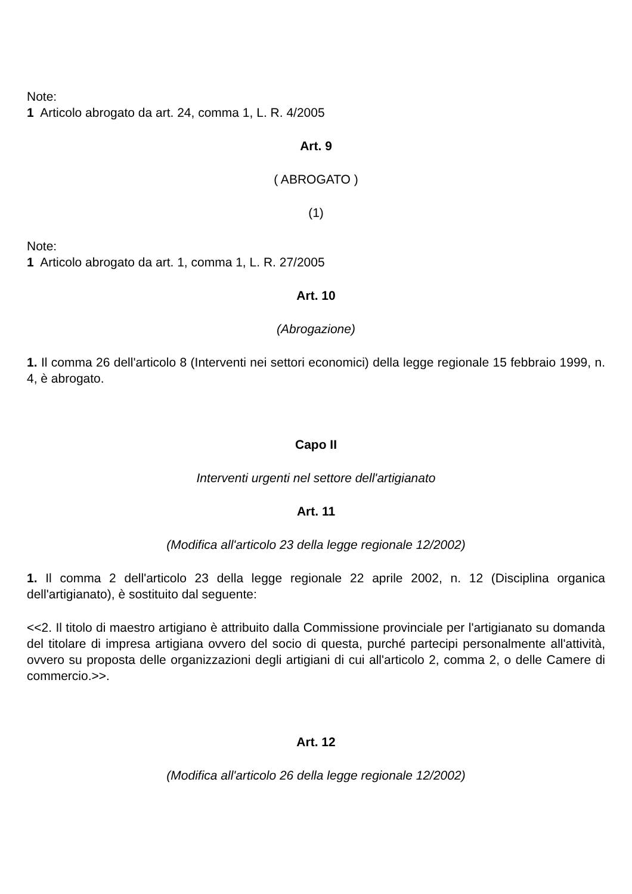Note:
1 Articolo abrogato da art. 24, comma 1, L. R. 4/2005
Art. 9
( ABROGATO )
(1)
Note:
1 Articolo abrogato da art. 1, comma 1, L. R. 27/2005
Art. 10
(Abrogazione)
1. Il comma 26 dell'articolo 8 (Interventi nei settori economici) della legge regionale 15 febbraio 1999, n. 4, è abrogato.
Capo II
Interventi urgenti nel settore dell'artigianato
Art. 11
(Modifica all'articolo 23 della legge regionale 12/2002)
1. Il comma 2 dell'articolo 23 della legge regionale 22 aprile 2002, n. 12 (Disciplina organica dell'artigianato), è sostituito dal seguente:
<<2. Il titolo di maestro artigiano è attribuito dalla Commissione provinciale per l'artigianato su domanda del titolare di impresa artigiana ovvero del socio di questa, purché partecipi personalmente all'attività, ovvero su proposta delle organizzazioni degli artigiani di cui all'articolo 2, comma 2, o delle Camere di commercio.>>.
Art. 12
(Modifica all'articolo 26 della legge regionale 12/2002)